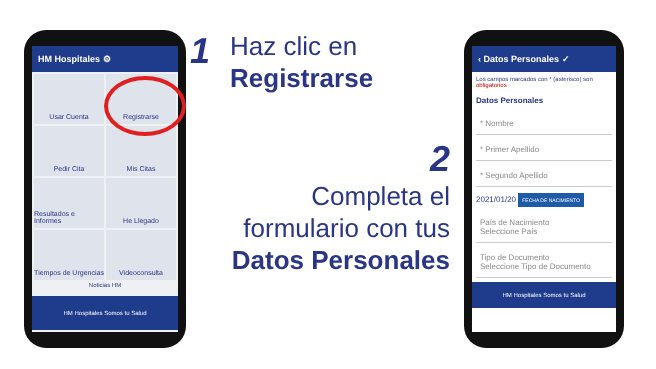HM Hospitales ⚙
Usar Cuenta
Registrarse
Pedir Cita
Mis Citas
Resultados e Informes
He Llegado
Tiempos de Urgencias
Videoconsulta
Noticias HM
HM Hospitales Somos tu Salud
1
Haz clic en
Registrarse
2
Completa el
formulario con tus
Datos Personales
‹ Datos Personales ✓
Los campos marcados con * (asterisco) son obligatorios
Datos Personales
* Nombre
* Primer Apellido
* Segundo Apellido
2021/01/20 FECHA DE NACIMIENTO
País de Nacimiento
Seleccione País
Tipo de Documento
Seleccione Tipo de Documento
HM Hospitales Somos tu Salud